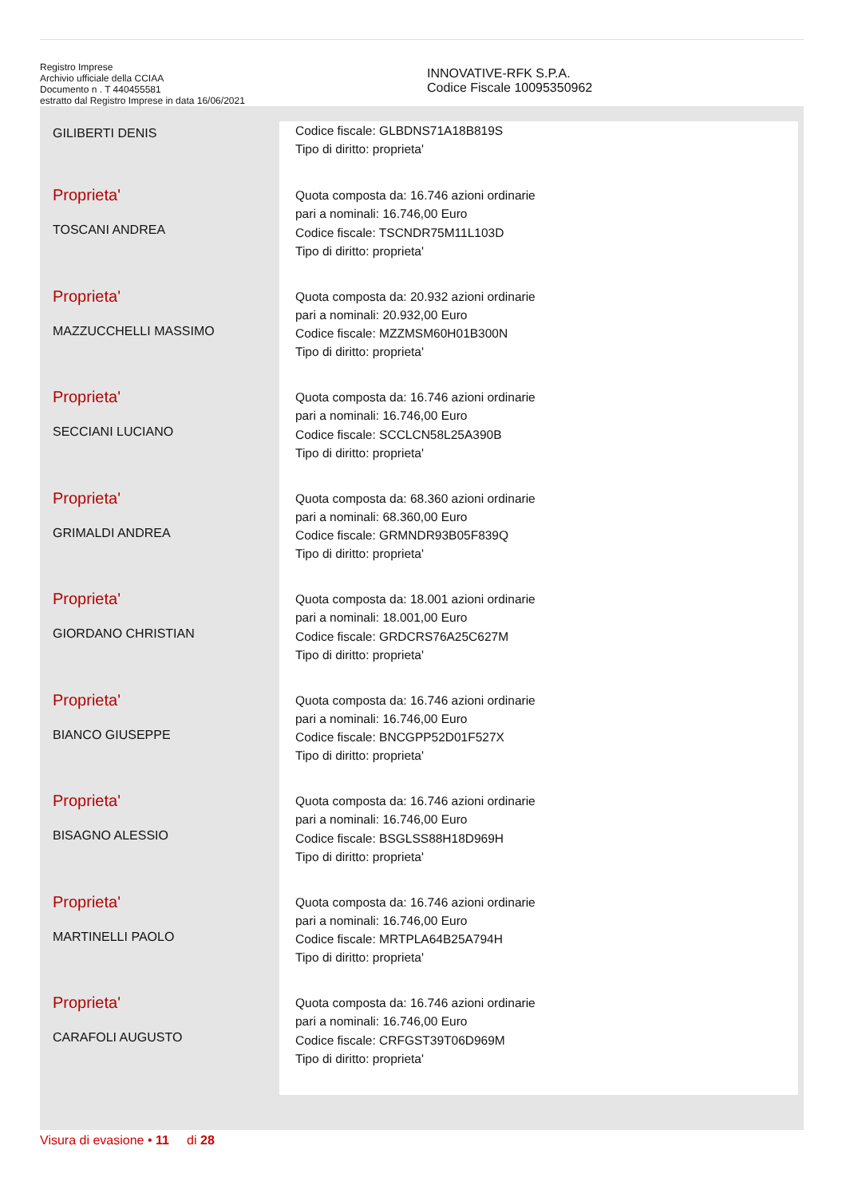Registro Imprese
Archivio ufficiale della CCIAA
Documento n . T 440455581
estratto dal Registro Imprese in data 16/06/2021
INNOVATIVE-RFK S.P.A.
Codice Fiscale 10095350962
| GILIBERTI DENIS | Codice fiscale: GLBDNS71A18B819S Tipo di diritto: proprieta' |
| Proprieta' TOSCANI ANDREA | Quota composta da: 16.746 azioni ordinarie pari a nominali: 16.746,00 Euro Codice fiscale: TSCNDR75M11L103D Tipo di diritto: proprieta' |
| Proprieta' MAZZUCCHELLI MASSIMO | Quota composta da: 20.932 azioni ordinarie pari a nominali: 20.932,00 Euro Codice fiscale: MZZMSM60H01B300N Tipo di diritto: proprieta' |
| Proprieta' SECCIANI LUCIANO | Quota composta da: 16.746 azioni ordinarie pari a nominali: 16.746,00 Euro Codice fiscale: SCCLCN58L25A390B Tipo di diritto: proprieta' |
| Proprieta' GRIMALDI ANDREA | Quota composta da: 68.360 azioni ordinarie pari a nominali: 68.360,00 Euro Codice fiscale: GRMNDR93B05F839Q Tipo di diritto: proprieta' |
| Proprieta' GIORDANO CHRISTIAN | Quota composta da: 18.001 azioni ordinarie pari a nominali: 18.001,00 Euro Codice fiscale: GRDCRS76A25C627M Tipo di diritto: proprieta' |
| Proprieta' BIANCO GIUSEPPE | Quota composta da: 16.746 azioni ordinarie pari a nominali: 16.746,00 Euro Codice fiscale: BNCGPP52D01F527X Tipo di diritto: proprieta' |
| Proprieta' BISAGNO ALESSIO | Quota composta da: 16.746 azioni ordinarie pari a nominali: 16.746,00 Euro Codice fiscale: BSGLSS88H18D969H Tipo di diritto: proprieta' |
| Proprieta' MARTINELLI PAOLO | Quota composta da: 16.746 azioni ordinarie pari a nominali: 16.746,00 Euro Codice fiscale: MRTPLA64B25A794H Tipo di diritto: proprieta' |
| Proprieta' CARAFOLI AUGUSTO | Quota composta da: 16.746 azioni ordinarie pari a nominali: 16.746,00 Euro Codice fiscale: CRFGST39T06D969M Tipo di diritto: proprieta' |
Visura di evasione • 11 di 28